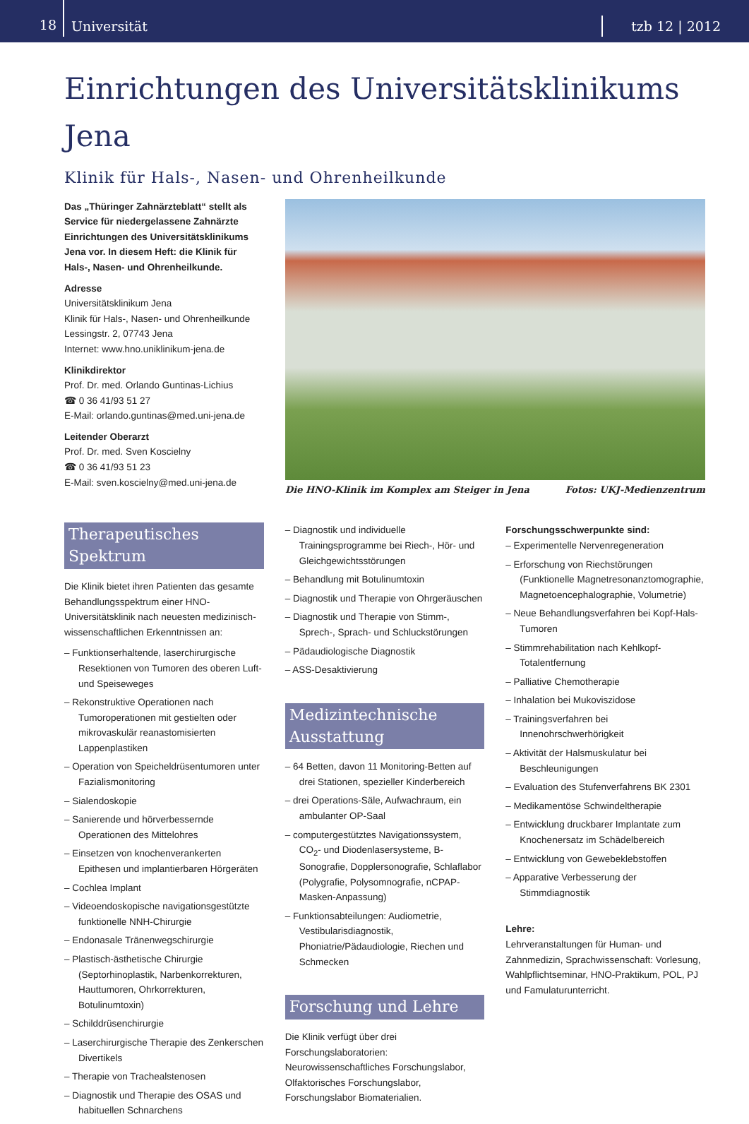18
Universität
tzb 12 | 2012
Einrichtungen des Universitätsklinikums Jena
Klinik für Hals-, Nasen- und Ohrenheilkunde
Das „Thüringer Zahnärzteblatt“ stellt als Service für niedergelassene Zahnärzte Einrichtungen des Universitätsklinikums Jena vor. In diesem Heft: die Klinik für Hals-, Nasen- und Ohrenheilkunde.
Adresse
Universitätsklinikum Jena
Klinik für Hals-, Nasen- und Ohrenheilkunde
Lessingstr. 2, 07743 Jena
Internet: www.hno.uniklinikum-jena.de
Klinikdirektor
Prof. Dr. med. Orlando Guntinas-Lichius
☎ 0 36 41/93 51 27
E-Mail: orlando.guntinas@med.uni-jena.de
Leitender Oberarzt
Prof. Dr. med. Sven Koscielny
☎ 0 36 41/93 51 23
E-Mail: sven.koscielny@med.uni-jena.de
Die HNO-Klinik im Komplex am Steiger in Jena Fotos: UKJ-Medienzentrum
Therapeutisches Spektrum
Die Klinik bietet ihren Patienten das gesamte Behandlungsspektrum einer HNO-Universitätsklinik nach neuesten medizinisch-wissenschaftlichen Erkenntnissen an:
– Funktionserhaltende, laserchirurgische Resektionen von Tumoren des oberen Luft-und Speiseweges
– Rekonstruktive Operationen nach Tumoroperationen mit gestielten oder mikrovaskulär reanastomisierten Lappenplastiken
– Operation von Speicheldrüsentumoren unter Fazialismonitoring
– Sialendoskopie
– Sanierende und hörverbessernde Operationen des Mittelohres
– Einsetzen von knochenverankerten Epithesen und implantierbaren Hörgeräten
– Cochlea Implant
– Videoendoskopische navigationsgestützte funktionelle NNH-Chirurgie
– Endonasale Tränenwegschirurgie
– Plastisch-ästhetische Chirurgie (Septorhinoplastik, Narbenkorrekturen, Hauttumoren, Ohrkorrekturen, Botulinumtoxin)
– Schilddrüsenchirurgie
– Laserchirurgische Therapie des Zenkerschen Divertikels
– Therapie von Trachealstenosen
– Diagnostik und Therapie des OSAS und habituellen Schnarchens
– Diagnostik und individuelle Trainingsprogramme bei Riech-, Hör- und Gleichgewichtsstörungen
– Behandlung mit Botulinumtoxin
– Diagnostik und Therapie von Ohrgeräuschen
– Diagnostik und Therapie von Stimm-, Sprech-, Sprach- und Schluckstörungen
– Pädaudiologische Diagnostik
– ASS-Desaktivierung
Medizintechnische Ausstattung
– 64 Betten, davon 11 Monitoring-Betten auf drei Stationen, spezieller Kinderbereich
– drei Operations-Säle, Aufwachraum, ein ambulanter OP-Saal
– computergestütztes Navigationssystem, CO<sub>2</sub>- und Diodenlasersysteme, B-Sonografie, Dopplersonografie, Schlaflabor (Polygrafie, Polysomnografie, nCPAP-Masken-Anpassung)
– Funktionsabteilungen: Audiometrie, Vestibularisdiagnostik, Phoniatrie/Pädaudiologie, Riechen und Schmecken
Forschung und Lehre
Die Klinik verfügt über drei Forschungslaboratorien: Neurowissenschaftliches Forschungslabor, Olfaktorisches Forschungslabor, Forschungslabor Biomaterialien.
Forschungsschwerpunkte sind:
– Experimentelle Nervenregeneration
– Erforschung von Riechstörungen (Funktionelle Magnetresonanztomographie, Magnetoencephalographie, Volumetrie)
– Neue Behandlungsverfahren bei Kopf-Hals-Tumoren
– Stimmrehabilitation nach Kehlkopf-Totalentfernung
– Palliative Chemotherapie
– Inhalation bei Mukoviszidose
– Trainingsverfahren bei Innenohrschwerhörigkeit
– Aktivität der Halsmuskulatur bei Beschleunigungen
– Evaluation des Stufenverfahrens BK 2301
– Medikamentöse Schwindeltherapie
– Entwicklung druckbarer Implantate zum Knochenersatz im Schädelbereich
– Entwicklung von Gewebeklebstoffen
– Apparative Verbesserung der Stimmdiagnostik
Lehre:
Lehrveranstaltungen für Human- und Zahnmedizin, Sprachwissenschaft: Vorlesung, Wahlpflichtseminar, HNO-Praktikum, POL, PJ und Famulaturunterricht.